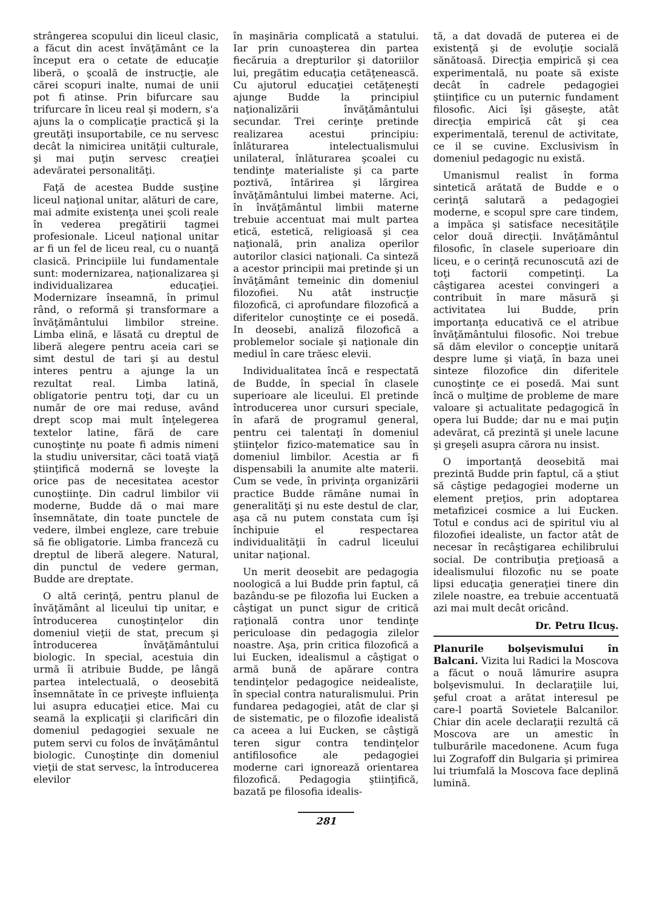strângerea scopului din liceul clasic, a făcut din acest învăţământ ce la început era o cetate de educaţie liberă, o şcoală de instrucţie, ale cărei scopuri inalte, numai de unii pot fi atinse. Prin bifurcare sau trifurcare în liceu real şi modern, s'a ajuns la o complicaţie practică şi la greutăţi insuportabile, ce nu servesc decât la nimicirea unităţii culturale, şi mai puţin servesc creaţiei adevăratei personalităţi.
Faţă de acestea Budde susţine liceul naţional unitar, alături de care, mai admite existenţa unei şcoli reale în vederea pregătirii tagmei profesionale. Liceul naţional unitar ar fi un fel de liceu real, cu o nuanţă clasică. Principiile lui fundamentale sunt: modernizarea, naţionalizarea şi individualizarea educaţiei. Modernizare înseamnă, în primul rând, o reformă şi transformare a învăţământului limbilor streine. Limba elină, e lăsată cu dreptul de liberă alegere pentru aceia cari se simt destul de tari şi au destul interes pentru a ajunge la un rezultat real. Limba latină, obligatorie pentru toţi, dar cu un număr de ore mai reduse, având drept scop mai mult înţelegerea textelor latine, fără de care cunoştinţe nu poate fi admis nimeni la studiu universitar, căci toată viaţă ştiinţifică modernă se loveşte la orice pas de necesitatea acestor cunoştiinţe. Din cadrul limbilor vii moderne, Budde dă o mai mare însemnătate, din toate punctele de vedere, ilmbei engleze, care trebuie să fie obligatorie. Limba franceză cu dreptul de liberă alegere. Natural, din punctul de vedere german, Budde are dreptate.
O altă cerinţă, pentru planul de învăţământ al liceului tip unitar, e întroducerea cunoştinţelor din domeniul vieţii de stat, precum şi întroducerea învăţământului biologic. In special, acestuia din urmă îi atribuie Budde, pe lângă partea intelectuală, o deosebită însemnătate în ce priveşte influienţa lui asupra educaţiei etice. Mai cu seamă la explicaţii şi clarificări din domeniul pedagogiei sexuale ne putem servi cu folos de învăţământul biologic. Cunoştinţe din domeniul vieţii de stat servesc, la întroducerea elevilor
în maşinăria complicată a statului. Iar prin cunoaşterea din partea fiecăruia a drepturilor şi datoriilor lui, pregătim educaţia cetăţenească. Cu ajutorul educaţiei cetăţeneşti ajunge Budde la principiul naţionalizării învăţământului secundar. Trei cerinţe pretinde realizarea acestui principiu: înlăturarea intelectualismului unilateral, înlăturarea şcoalei cu tendinţe materialiste şi ca parte poztivă, întărirea şi lărgirea învăţământului limbei materne. Aci, în învăţământul limbii materne trebuie accentuat mai mult partea etică, estetică, religioasă şi cea naţională, prin analiza operilor autorilor clasici naţionali. Ca sinteză a acestor principii mai pretinde şi un învăţământ temeinic din domeniul filozofiei. Nu atât instrucţie filozofică, ci aprofundare filozofică a diferitelor cunoştinţe ce ei posedă. In deosebi, analiză filozofică a problemelor sociale şi naţionale din mediul în care trăesc elevii.
Individualitatea încă e respectată de Budde, în special în clasele superioare ale liceului. El pretinde întroducerea unor cursuri speciale, în afară de programul general, pentru cei talentaţi în domeniul ştiinţelor fizico-matematice sau în domeniul limbilor. Acestia ar fi dispensabili la anumite alte materii. Cum se vede, în privinţa organizării practice Budde rămâne numai în generalităţi şi nu este destul de clar, aşa că nu putem constata cum îşi închipuie el respectarea individualităţii în cadrul liceului unitar naţional.
Un merit deosebit are pedagogia noologică a lui Budde prin faptul, că bazându-se pe filozofia lui Eucken a câştigat un punct sigur de critică raţională contra unor tendinţe periculoase din pedagogia zilelor noastre. Aşa, prin critica filozofică a lui Eucken, idealismul a câştigat o armă bună de apărare contra tendinţelor pedagogice neidealiste, în special contra naturalismului. Prin fundarea pedagogiei, atât de clar şi de sistematic, pe o filozofie idealistă ca aceea a lui Eucken, se câştigă teren sigur contra tendinţelor antifilosofice ale pedagogiei moderne cari ignorează orientarea filozofică. Pedagogia ştiinţifică, bazată pe filosofia idealis-
tă, a dat dovadă de puterea ei de existenţă şi de evoluţie socială sănătoasă. Direcţia empirică şi cea experimentală, nu poate să existe decât în cadrele pedagogiei ştiinţifice cu un puternic fundament filosofic. Aici îşi găseşte, atât direcţia empirică cât şi cea experimentală, terenul de activitate, ce il se cuvine. Exclusivism în domeniul pedagogic nu există.
Umanismul realist în forma sintetică arătată de Budde e o cerinţă salutară a pedagogiei moderne, e scopul spre care tindem, a impăca şi satisface necesităţile celor două direcţii. Invăţământul filosofic, în clasele superioare din liceu, e o cerinţă recunoscută azi de toţi factorii competinţi. La câştigarea acestei convingeri a contribuit în mare măsură şi activitatea lui Budde, prin importanţa educativă ce el atribue învăţământului filosofic. Noi trebue să dăm elevilor o concepţie unitară despre lume şi viaţă, în baza unei sinteze filozofice din diferitele cunoştinţe ce ei posedă. Mai sunt încă o mulţime de probleme de mare valoare şi actualitate pedagogică în opera lui Budde; dar nu e mai puţin adevărat, că prezintă şi unele lacune şi greşeli asupra cărora nu insist.
O importanţă deosebită mai prezintă Budde prin faptul, că a ştiut să câştige pedagogiei moderne un element preţios, prin adoptarea metafizicei cosmice a lui Eucken. Totul e condus aci de spiritul viu al filozofiei idealiste, un factor atât de necesar în recâştigarea echilibrului social. De contribuţia preţioasă a idealismului filozofic nu se poate lipsi educaţia generaţiei tinere din zilele noastre, ea trebuie accentuată azi mai mult decât oricând.
Dr. Petru Ilcuş.
Planurile bolşevismului în Balcani. Vizita lui Radici la Moscova a făcut o nouă lămurire asupra bolşevismului. In declaraţiile lui, şeful croat a arătat interesul pe care-l poartă Sovietele Balcanilor. Chiar din acele declaraţii rezultă că Moscova are un amestic în tulburările macedonene. Acum fuga lui Zografoff din Bulgaria şi primirea lui triumfală la Moscova face deplină lumină.
281